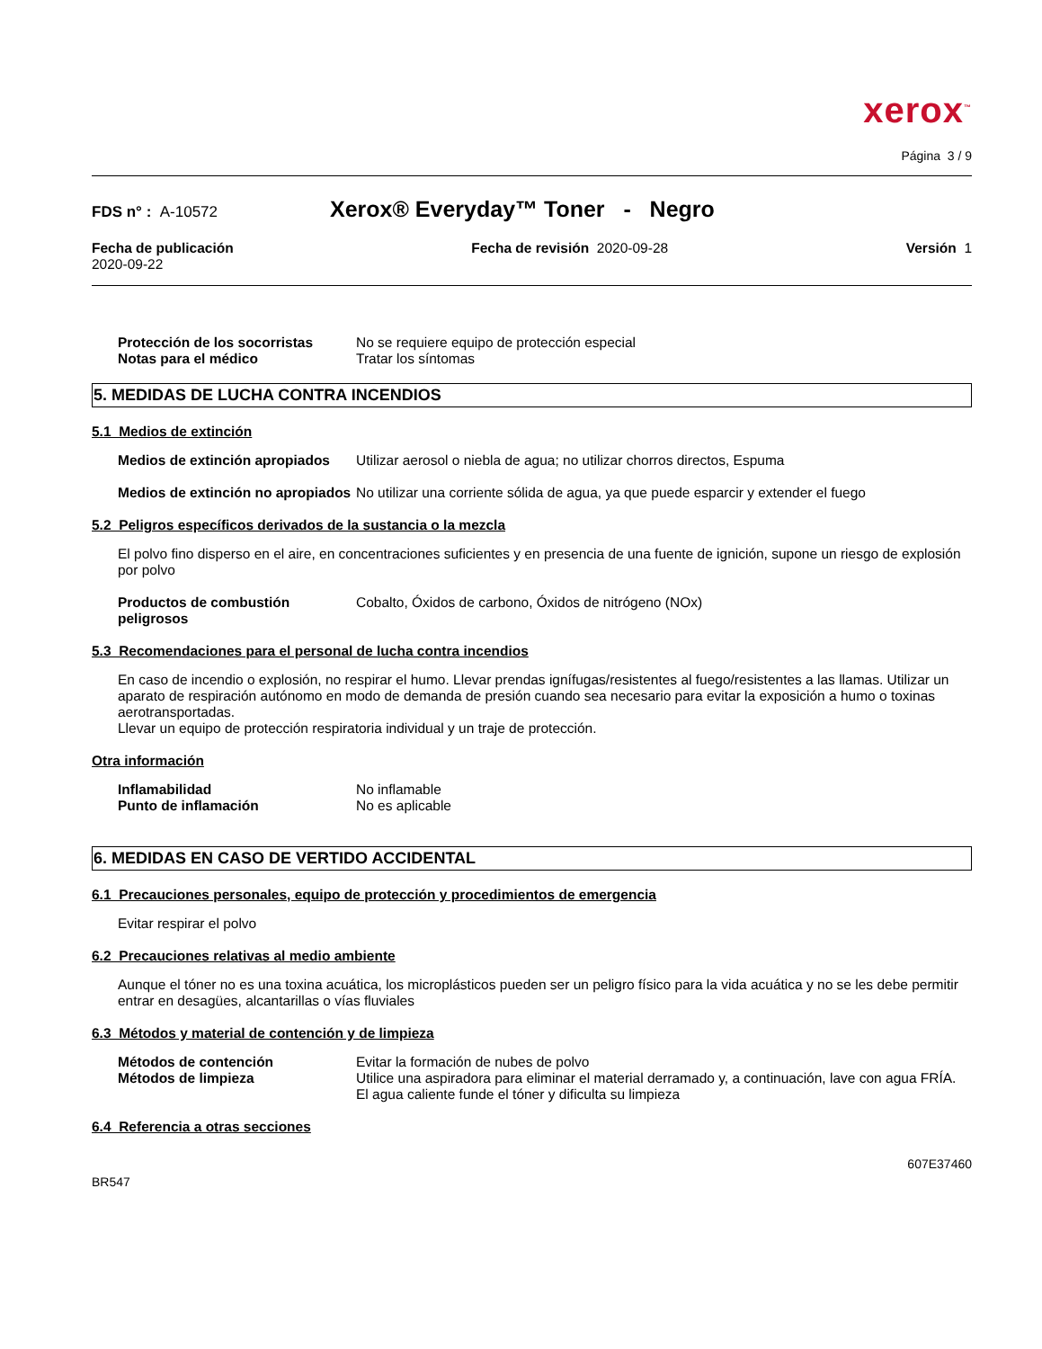xerox<sup>™</sup>
Página 3 / 9
FDS n° : A-10572
Xerox® Everyday™ Toner - Negro
Fecha de publicación
2020-09-22
Fecha de revisión 2020-09-28 Versión 1
Protección de los socorristas
No se requiere equipo de protección especial
Notas para el médico Tratar los síntomas
5. MEDIDAS DE LUCHA CONTRA INCENDIOS
5.1 Medios de extinción
Medios de extinción apropiados
Utilizar aerosol o niebla de agua; no utilizar chorros directos, Espuma
Medios de extinción no apropiados
No utilizar una corriente sólida de agua, ya que puede esparcir y extender el fuego
5.2 Peligros específicos derivados de la sustancia o la mezcla
El polvo fino disperso en el aire, en concentraciones suficientes y en presencia de una fuente de ignición, supone un riesgo de explosión por polvo
Productos de combustión peligrosos
Cobalto, Óxidos de carbono, Óxidos de nitrógeno (NOx)
5.3 Recomendaciones para el personal de lucha contra incendios
En caso de incendio o explosión, no respirar el humo. Llevar prendas ignífugas/resistentes al fuego/resistentes a las llamas. Utilizar un aparato de respiración autónomo en modo de demanda de presión cuando sea necesario para evitar la exposición a humo o toxinas aerotransportadas.
Llevar un equipo de protección respiratoria individual y un traje de protección.
Otra información
Inflamabilidad No inflamable
Punto de inflamación No es aplicable
6. MEDIDAS EN CASO DE VERTIDO ACCIDENTAL
6.1 Precauciones personales, equipo de protección y procedimientos de emergencia
Evitar respirar el polvo
6.2 Precauciones relativas al medio ambiente
Aunque el tóner no es una toxina acuática, los microplásticos pueden ser un peligro físico para la vida acuática y no se les debe permitir entrar en desagües, alcantarillas o vías fluviales
6.3 Métodos y material de contención y de limpieza
Métodos de contención Evitar la formación de nubes de polvo
Métodos de limpieza Utilice una aspiradora para eliminar el material derramado y, a continuación, lave con agua FRÍA. El agua caliente funde el tóner y dificulta su limpieza
6.4 Referencia a otras secciones
BR547
607E37460